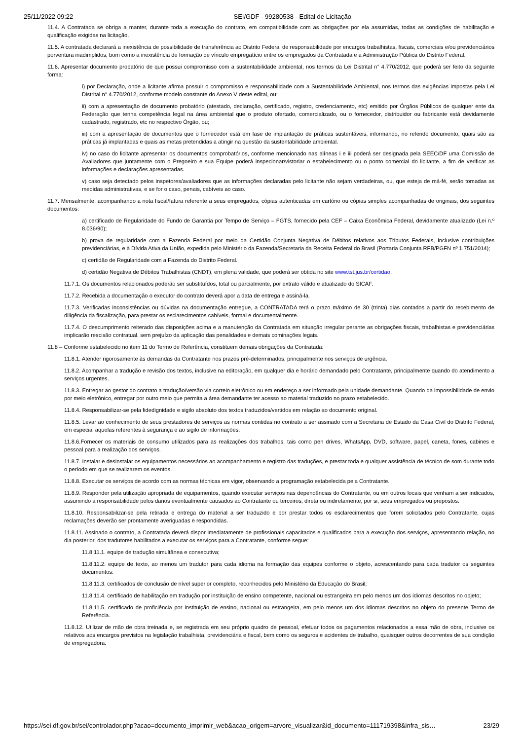25/11/2022 09:22 SEI/GDF - 99280538 - Edital de Licitação
11.4. A Contratada se obriga a manter, durante toda a execução do contrato, em compatibilidade com as obrigações por ela assumidas, todas as condições de habilitação e qualificação exigidas na licitação.
11.5. A contratada declarará a inexistência de possibilidade de transferência ao Distrito Federal de responsabilidade por encargos trabalhistas, fiscais, comerciais e/ou previdenciários porventura inadimplidos, bom como a inexistência de formação de vínculo empregatício entre os empregados da Contratada e a Administração Pública do Distrito Federal.
11.6. Apresentar documento probatório de que possui compromisso com a sustentabilidade ambiental, nos termos da Lei Distrital n° 4.770/2012, que poderá ser feito da seguinte forma:
i) por Declaração, onde a licitante afirma possuir o compromisso e responsabilidade com a Sustentabilidade Ambiental, nos termos das exigências impostas pela Lei Distrital n° 4.770/2012, conforme modelo constante do Anexo V deste edital, ou;
ii) com a apresentação de documento probatório (atestado, declaração, certificado, registro, credenciamento, etc) emitido por Órgãos Públicos de qualquer ente da Federação que tenha competência legal na área ambiental que o produto ofertado, comercializado, ou o fornecedor, distribuidor ou fabricante está devidamente cadastrado, registrado, etc no respectivo Órgão, ou;
iii) com a apresentação de documentos que o fornecedor está em fase de implantação de práticas sustentáveis, informando, no referido documento, quais são as práticas já implantadas e quais as metas pretendidas a atingir na questão da sustentabilidade ambiental.
iv) no caso do licitante apresentar os documentos comprobatórios, conforme mencionado nas alíneas i e iii poderá ser designada pela SEEC/DF uma Comissão de Avaliadores que juntamente com o Pregoeiro e sua Equipe poderá inspecionar/vistoriar o estabelecimento ou o ponto comercial do licitante, a fim de verificar as informações e declarações apresentadas.
v) caso seja detectado pelos inspetores/avaliadores que as informações declaradas pelo licitante não sejam verdadeiras, ou, que esteja de má-fé, serão tomadas as medidas administrativas, e se for o caso, penais, cabíveis ao caso.
11.7. Mensalmente, acompanhando a nota fiscal/fatura referente a seus empregados, cópias autenticadas em cartório ou cópias simples acompanhadas de originais, dos seguintes documentos:
a) certificado de Regularidade do Fundo de Garantia por Tempo de Serviço – FGTS, fornecido pela CEF – Caixa Econômica Federal, devidamente atualizado (Lei n.º 8.036/90);
b) prova de regularidade com a Fazenda Federal por meio da Certidão Conjunta Negativa de Débitos relativos aos Tributos Federais, inclusive contribuições previdenciárias, e à Dívida Ativa da União, expedida pelo Ministério da Fazenda/Secretaria da Receita Federal do Brasil (Portaria Conjunta RFB/PGFN nº 1.751/2014);
c) certidão de Regularidade com a Fazenda do Distrito Federal.
d) certidão Negativa de Débitos Trabalhistas (CNDT), em plena validade, que poderá ser obtida no site www.tst.jus.br/certidao.
11.7.1. Os documentos relacionados poderão ser substituídos, total ou parcialmente, por extrato válido e atualizado do SICAF.
11.7.2. Recebida a documentação o executor do contrato deverá apor a data de entrega e assiná-la.
11.7.3. Verificadas inconsistências ou dúvidas na documentação entregue, a CONTRATADA terá o prazo máximo de 30 (trinta) dias contados a partir do recebimento de diligência da fiscalização, para prestar os esclarecimentos cabíveis, formal e documentalmente.
11.7.4. O descumprimento reiterado das disposições acima e a manutenção da Contratada em situação irregular perante as obrigações fiscais, trabalhistas e previdenciárias implicarão rescisão contratual, sem prejuízo da aplicação das penalidades e demais cominações legais.
11.8 – Conforme estabelecido no item 11 do Termo de Referência, constituem demais obrigações da Contratada:
11.8.1. Atender rigorosamente às demandas da Contratante nos prazos pré-determinados, principalmente nos serviços de urgência.
11.8.2. Acompanhar a tradução e revisão dos textos, inclusive na editoração, em qualquer dia e horário demandado pelo Contratante, principalmente quando do atendimento a serviços urgentes.
11.8.3. Entregar ao gestor do contrato a tradução/versão via correio eletrônico ou em endereço a ser informado pela unidade demandante. Quando da impossibilidade de envio por meio eletrônico, entregar por outro meio que permita a área demandante ter acesso ao material traduzido no prazo estabelecido.
11.8.4. Responsabilizar-se pela fidedignidade e sigilo absoluto dos textos traduzidos/vertidos em relação ao documento original.
11.8.5. Levar ao conhecimento de seus prestadores de serviços as normas contidas no contrato a ser assinado com a Secretaria de Estado da Casa Civil do Distrito Federal, em especial aquelas referentes à segurança e ao sigilo de informações.
11.8.6.Fornecer os materiais de consumo utilizados para as realizações dos trabalhos, tais como pen drives, WhatsApp, DVD, software, papel, caneta, fones, cabines e pessoal para a realização dos serviços.
11.8.7. Instalar e desinstalar os equipamentos necessários ao acompanhamento e registro das traduções, e prestar toda e qualquer assistência de técnico de som durante todo o período em que se realizarem os eventos.
11.8.8. Executar os serviços de acordo com as normas técnicas em vigor, observando a programação estabelecida pela Contratante.
11.8.9. Responder pela utilização apropriada de equipamentos, quando executar serviços nas dependências do Contratante, ou em outros locais que venham a ser indicados, assumindo a responsabilidade pelos danos eventualmente causados ao Contratante ou terceiros, direta ou indiretamente, por si, seus empregados ou prepostos.
11.8.10. Responsabilizar-se pela retirada e entrega do material a ser traduzido e por prestar todos os esclarecimentos que forem solicitados pelo Contratante, cujas reclamações deverão ser prontamente averiguadas e respondidas.
11.8.11. Assinado o contrato, a Contratada deverá dispor imediatamente de profissionais capacitados e qualificados para a execução dos serviços, apresentando relação, no dia posterior, dos tradutores habilitados a executar os serviços para a Contratante, conforme segue:
11.8.11.1. equipe de tradução simultânea e consecutiva;
11.8.11.2. equipe de texto, ao menos um tradutor para cada idioma na formação das equipes conforme o objeto, acrescentando para cada tradutor os seguintes documentos:
11.8.11.3. certificados de conclusão de nível superior completo, reconhecidos pelo Ministério da Educação do Brasil;
11.8.11.4. certificado de habilitação em tradução por instituição de ensino competente, nacional ou estrangeira em pelo menos um dos idiomas descritos no objeto;
11.8.11.5. certificado de proficiência por instituição de ensino, nacional ou estrangeira, em pelo menos um dos idiomas descritos no objeto do presente Termo de Referência.
11.8.12. Utilizar de mão de obra treinada e, se registrada em seu próprio quadro de pessoal, efetuar todos os pagamentos relacionados a essa mão de obra, inclusive os relativos aos encargos previstos na legislação trabalhista, previdenciária e fiscal, bem como os seguros e acidentes de trabalho, quaisquer outros decorrentes de sua condição de empregadora.
https://sei.df.gov.br/sei/controlador.php?acao=documento_imprimir_web&acao_origem=arvore_visualizar&id_documento=111719398&infra_sis… 23/29